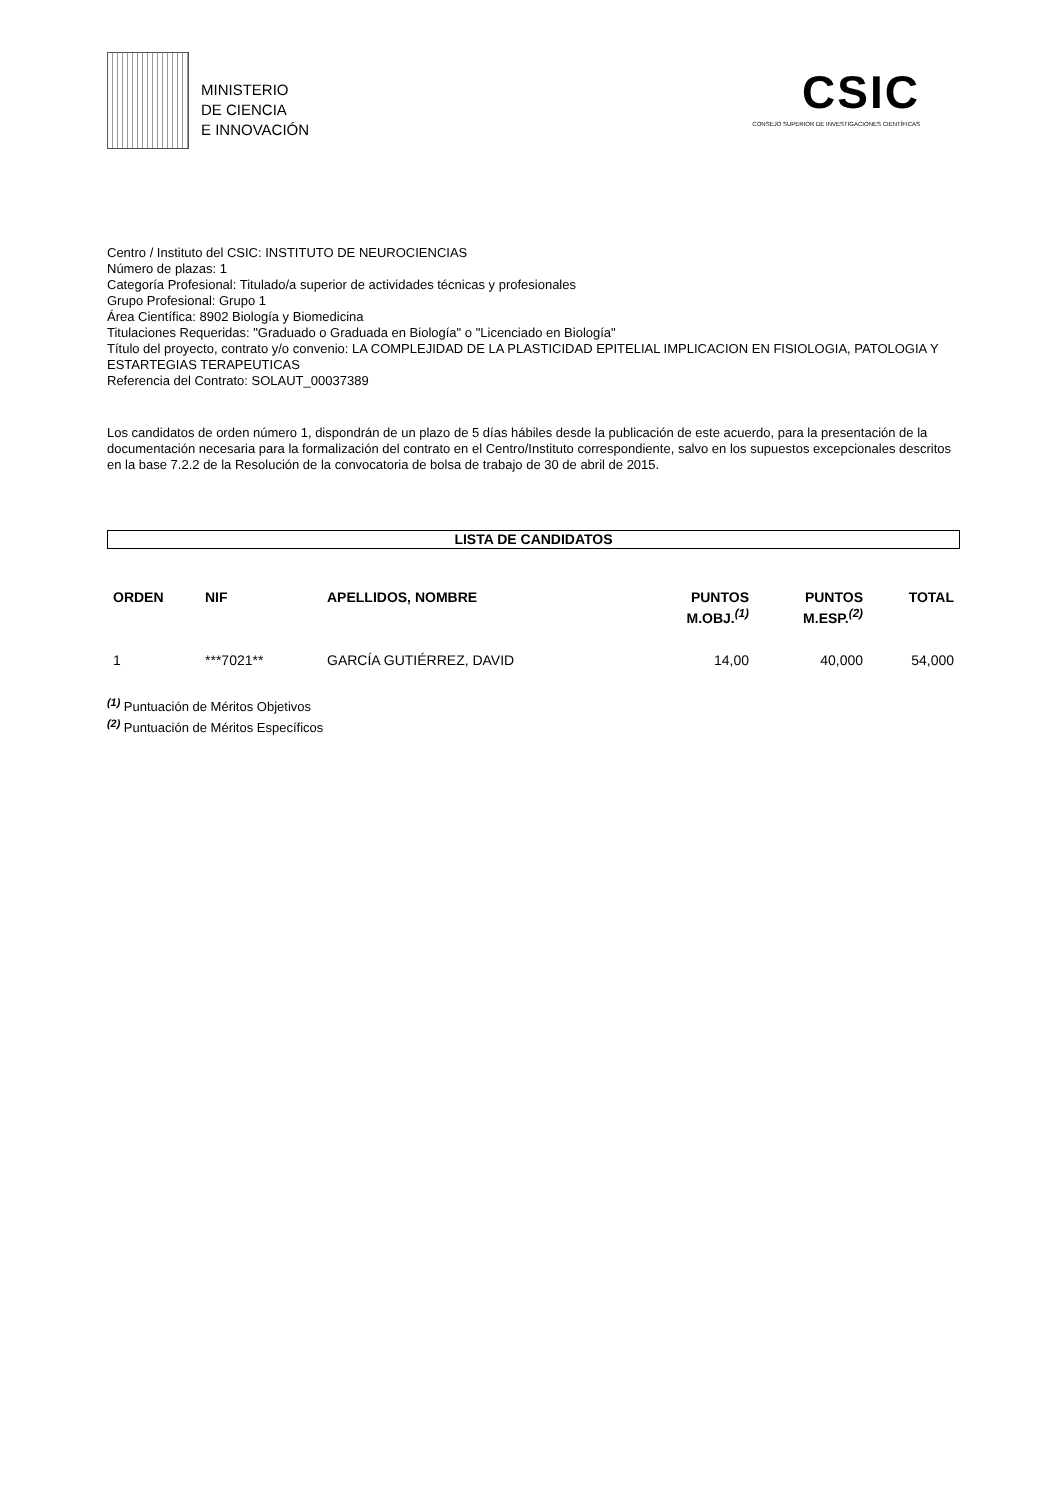MINISTERIO
DE CIENCIA
E INNOVACIÓN
CSIC
CONSEJO SUPERIOR DE INVESTIGACIONES CIENTÍFICAS
Centro / Instituto del CSIC: INSTITUTO DE NEUROCIENCIAS
Número de plazas: 1
Categoría Profesional: Titulado/a superior de actividades técnicas y profesionales
Grupo Profesional: Grupo 1
Área Científica: 8902 Biología y Biomedicina
Titulaciones Requeridas: "Graduado o Graduada en Biología" o "Licenciado en Biología"
Título del proyecto, contrato y/o convenio: LA COMPLEJIDAD DE LA PLASTICIDAD EPITELIAL IMPLICACION EN FISIOLOGIA, PATOLOGIA Y ESTARTEGIAS TERAPEUTICAS
Referencia del Contrato: SOLAUT_00037389
Los candidatos de orden número 1, dispondrán de un plazo de 5 días hábiles desde la publicación de este acuerdo, para la presentación de la documentación necesaria para la formalización del contrato en el Centro/Instituto correspondiente, salvo en los supuestos excepcionales descritos en la base 7.2.2 de la Resolución de la convocatoria de bolsa de trabajo de 30 de abril de 2015.
LISTA DE CANDIDATOS
| ORDEN | NIF | APELLIDOS, NOMBRE | PUNTOS M.OBJ.<sup>(1)</sup> | PUNTOS M.ESP.<sup>(2)</sup> | TOTAL |
| --- | --- | --- | --- | --- | --- |
| 1 | ***7021** | GARCÍA GUTIÉRREZ, DAVID | 14,00 | 40,000 | 54,000 |
<sup>(1)</sup> Puntuación de Méritos Objetivos
<sup>(2)</sup> Puntuación de Méritos Específicos